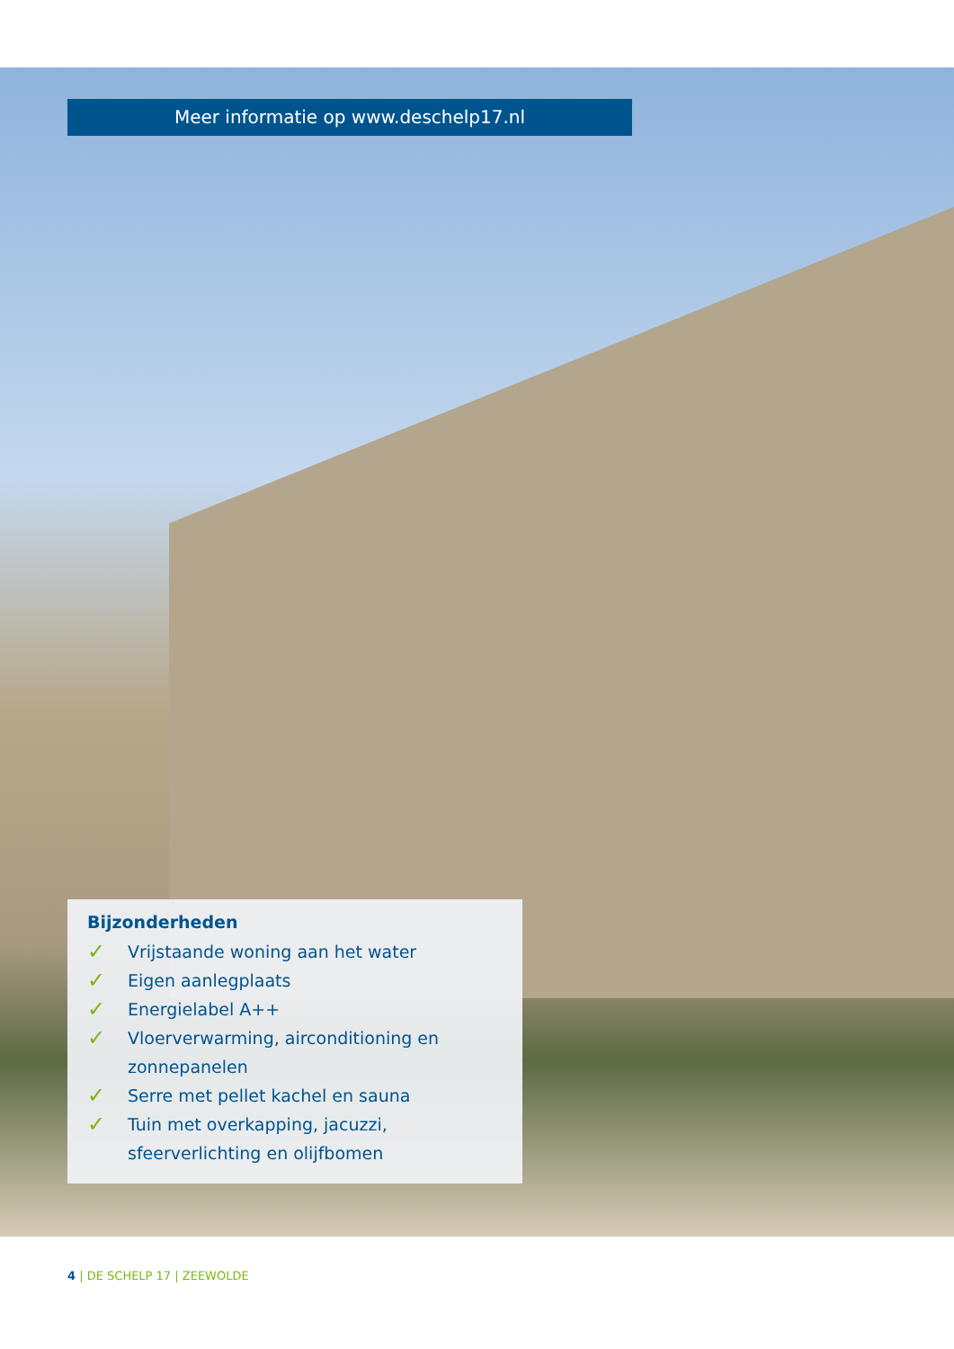Meer informatie op www.deschelp17.nl
Bijzonderheden
✓ Vrijstaande woning aan het water
✓ Eigen aanlegplaats
✓ Energielabel A++
✓ Vloerverwarming, airconditioning en zonnepanelen
✓ Serre met pellet kachel en sauna
✓ Tuin met overkapping, jacuzzi, sfeerverlichting en olijfbomen
4 | DE SCHELP 17 | ZEEWOLDE